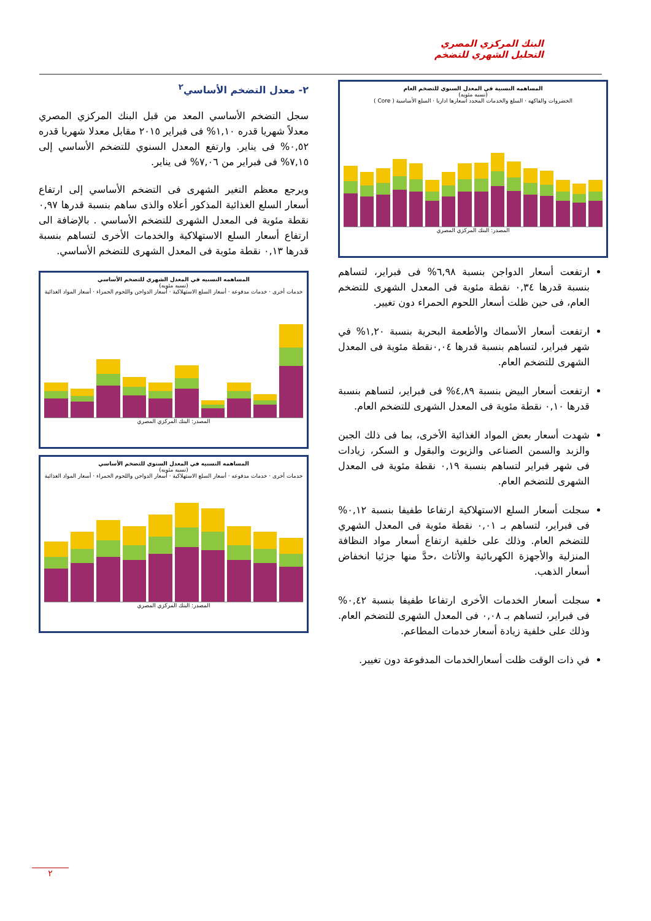البنك المركزي المصري
التحليل الشهري للتضخم
المساهمه النسبية في المعدل السنوي للتضخم العام
(نسبه مئويه)
الخضروات والفاكهه · السلع والخدمات المحدد اسعارها اداريا · السلع الأساسية ( Core )
المصدر: البنك المركزي المصري
ارتفعت أسعار الدواجن بنسبة ٦,٩٨% فى فبراير، لتساهم بنسبة قدرها ٠,٣٤ نقطة مئوية فى المعدل الشهرى للتضخم العام، فى حين ظلت أسعار اللحوم الحمراء دون تغيير.
ارتفعت أسعار الأسماك والأطعمة البحرية بنسبة ١,٢٠% في شهر فبراير، لتساهم بنسبة قدرها ٠,٠٤نقطة مئوية فى المعدل الشهرى للتضخم العام.
ارتفعت أسعار البيض بنسبة ٤,٨٩% فى فبراير، لتساهم بنسبة قدرها ٠,١٠ نقطة مئوية فى المعدل الشهرى للتضخم العام.
شهدت أسعار بعض المواد الغذائية الأخرى، بما فى ذلك الجبن والزبد والسمن الصناعى والزيوت والبقول و السكر، زيادات فى شهر فبراير لتساهم بنسبة ٠,١٩ نقطة مئوية فى المعدل الشهرى للتضخم العام.
سجلت أسعار السلع الاستهلاكية ارتفاعا طفيفا بنسبة ٠,١٢% فى فبراير، لتساهم بـ ٠,٠١ نقطة مئوية فى المعدل الشهري للتضخم العام. وذلك على خلفية ارتفاع أسعار مواد النظافة المنزلية والأجهزة الكهربائية والأثاث ،حدَّ منها جزئيا انخفاض أسعار الذهب.
سجلت أسعار الخدمات الأخرى ارتفاعا طفيفا بنسبة ٠,٤٢% فى فبراير، لتساهم بـ ٠,٠٨ فى المعدل الشهرى للتضخم العام. وذلك على خلفية زيادة أسعار خدمات المطاعم.
في ذات الوقت ظلت أسعارالخدمات المدفوعة دون تغيير.
٢- معدل التضخم الأساسي<sup>٢</sup>
سجل التضخم الأساسي المعد من قبل البنك المركزي المصري معدلاً شهريا قدره ١,١٠% فى فبراير ٢٠١٥ مقابل معدلا شهريا قدره ٠,٥٢% فى يناير. وارتفع المعدل السنوي للتضخم الأساسي إلى ٧,١٥% فى فبراير من ٧,٠٦% فى يناير.
ويرجع معظم التغير الشهرى فى التضخم الأساسي إلى ارتفاع أسعار السلع الغذائية المذكور أعلاه والذى ساهم بنسبة قدرها ٠,٩٧ نقطة مئوية فى المعدل الشهرى للتضخم الأساسي . بالإضافة الى ارتفاع أسعار السلع الاستهلاكية والخدمات الأخرى لتساهم بنسبة قدرها ٠,١٣ نقطة مئوية فى المعدل الشهرى للتضخم الأساسي.
المساهمه النسبيه في المعدل الشهري للتضخم الأساسي
(نسبه مئويه)
خدمات أخرى · خدمات مدفوعه · أسعار السلع الاستهلاكية · أسعار الدواجن واللحوم الحمراء · أسعار المواد الغذائية
المصدر: البنك المركزي المصري
المساهمه النسبيه في المعدل السنوي للتضخم الأساسي
(نسبه مئويه)
خدمات أخرى · خدمات مدفوعه · أسعار السلع الاستهلاكية · أسعار الدواجن واللحوم الحمراء · أسعار المواد الغذائية
المصدر: البنك المركزي المصري
٢